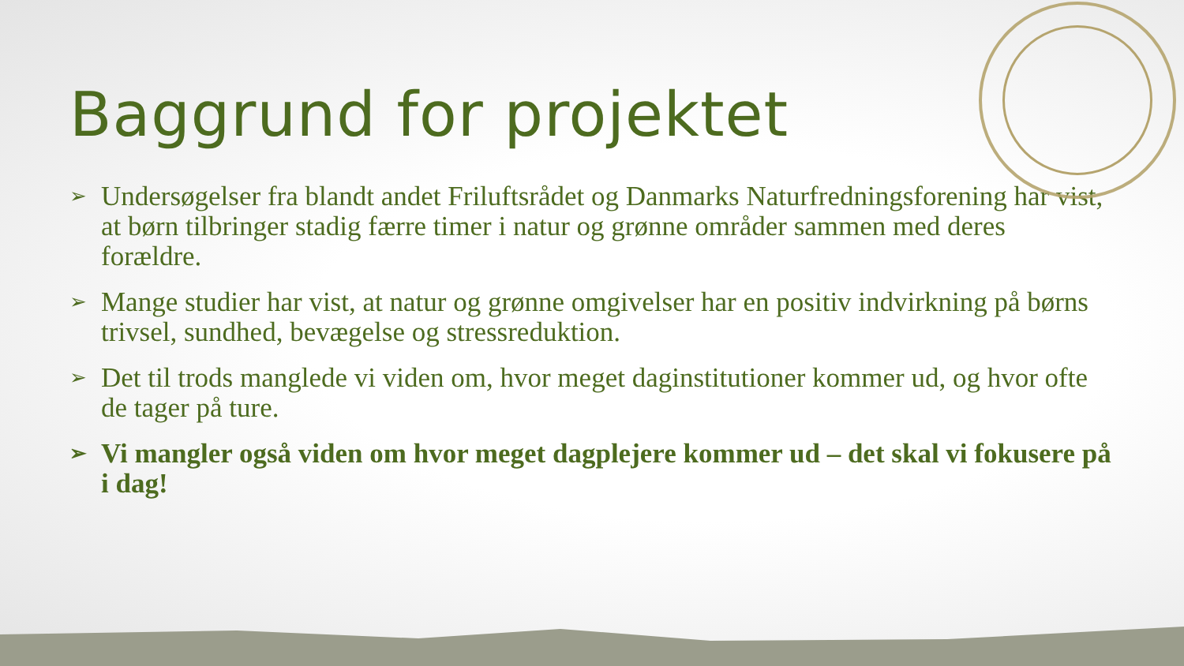Baggrund for projektet
➢ Undersøgelser fra blandt andet Friluftsrådet og Danmarks Naturfredningsforening har vist, at børn tilbringer stadig færre timer i natur og grønne områder sammen med deres forældre.
➢ Mange studier har vist, at natur og grønne omgivelser har en positiv indvirkning på børns trivsel, sundhed, bevægelse og stressreduktion.
➢ Det til trods manglede vi viden om, hvor meget daginstitutioner kommer ud, og hvor ofte de tager på ture.
➢ Vi mangler også viden om hvor meget dagplejere kommer ud – det skal vi fokusere på i dag!